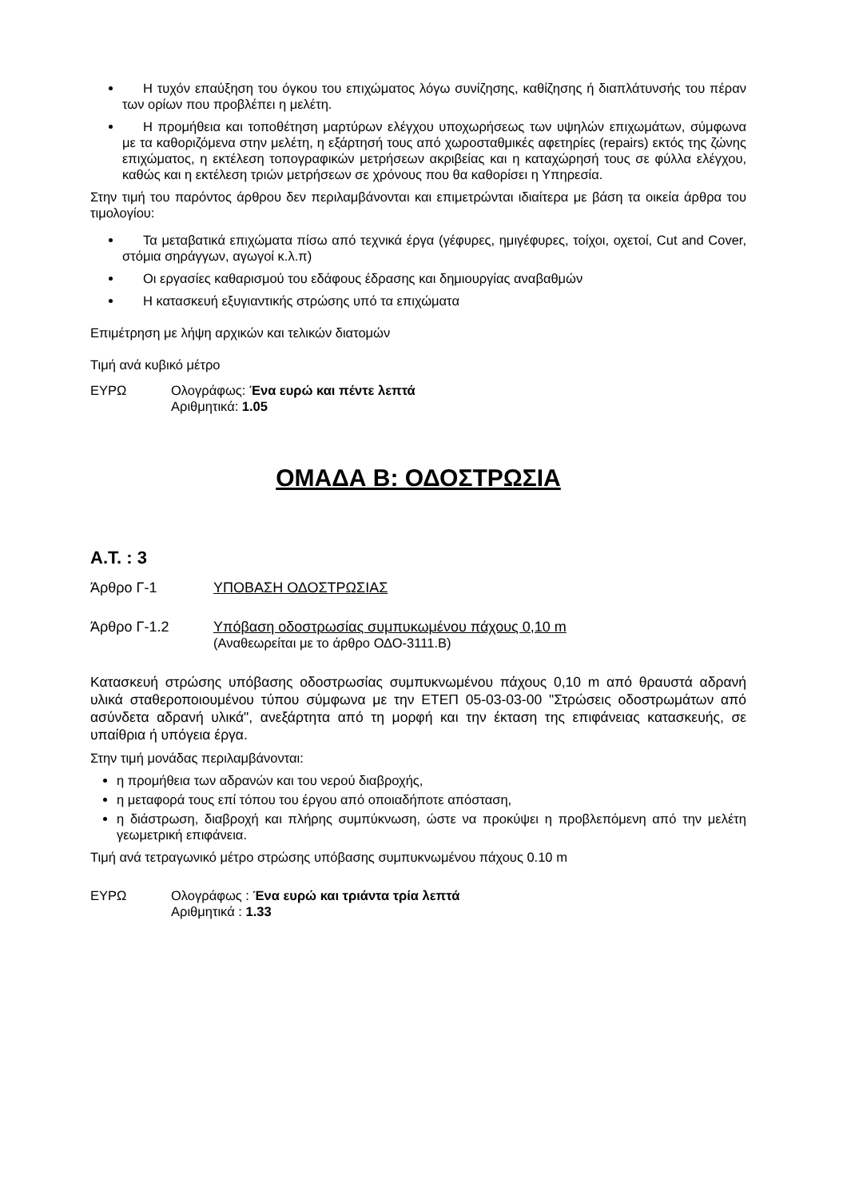Η τυχόν επαύξηση του όγκου του επιχώματος λόγω συνίζησης, καθίζησης ή διαπλάτυνσής του πέραν των ορίων που προβλέπει η μελέτη.
Η προμήθεια και τοποθέτηση μαρτύρων ελέγχου υποχωρήσεως των υψηλών επιχωμάτων, σύμφωνα με τα καθοριζόμενα στην μελέτη, η εξάρτησή τους από χωροσταθμικές αφετηρίες (repairs) εκτός της ζώνης επιχώματος, η εκτέλεση τοπογραφικών μετρήσεων ακριβείας και η καταχώρησή τους σε φύλλα ελέγχου, καθώς και η εκτέλεση τριών μετρήσεων σε χρόνους που θα καθορίσει η Υπηρεσία.
Στην τιμή του παρόντος άρθρου δεν περιλαμβάνονται και επιμετρώνται ιδιαίτερα με βάση τα οικεία άρθρα του τιμολογίου:
Τα μεταβατικά επιχώματα πίσω από τεχνικά έργα (γέφυρες, ημιγέφυρες, τοίχοι, οχετοί, Cut and Cover, στόμια σηράγγων, αγωγοί κ.λ.π)
Οι εργασίες καθαρισμού του εδάφους έδρασης και δημιουργίας αναβαθμών
Η κατασκευή εξυγιαντικής στρώσης υπό τα επιχώματα
Επιμέτρηση με λήψη αρχικών και τελικών διατομών
Τιμή ανά κυβικό μέτρο
ΕΥΡΩ Ολογράφως: Ένα ευρώ και πέντε λεπτά
Αριθμητικά: 1.05
ΟΜΑΔΑ Β: ΟΔΟΣΤΡΩΣΙΑ
Α.Τ. : 3
Άρθρο Γ-1 ΥΠΟΒΑΣΗ ΟΔΟΣΤΡΩΣΙΑΣ
Άρθρο Γ-1.2 Υπόβαση οδοστρωσίας συμπυκωμένου πάχους 0,10 m
(Αναθεωρείται με το άρθρο ΟΔΟ-3111.Β)
Κατασκευή στρώσης υπόβασης οδοστρωσίας συμπυκνωμένου πάχους 0,10 m από θραυστά αδρανή υλικά σταθεροποιουμένου τύπου σύμφωνα με την ΕΤΕΠ 05-03-03-00 "Στρώσεις οδοστρωμάτων από ασύνδετα αδρανή υλικά", ανεξάρτητα από τη μορφή και την έκταση της επιφάνειας κατασκευής, σε υπαίθρια ή υπόγεια έργα.
Στην τιμή μονάδας περιλαμβάνονται:
η προμήθεια των αδρανών και του νερού διαβροχής,
η μεταφορά τους επί τόπου του έργου από οποιαδήποτε απόσταση,
η διάστρωση, διαβροχή και πλήρης συμπύκνωση, ώστε να προκύψει η προβλεπόμενη από την μελέτη γεωμετρική επιφάνεια.
Τιμή ανά τετραγωνικό μέτρο στρώσης υπόβασης συμπυκνωμένου πάχους 0.10 m
ΕΥΡΩ Ολογράφως : Ένα ευρώ και τριάντα τρία λεπτά
Αριθμητικά : 1.33